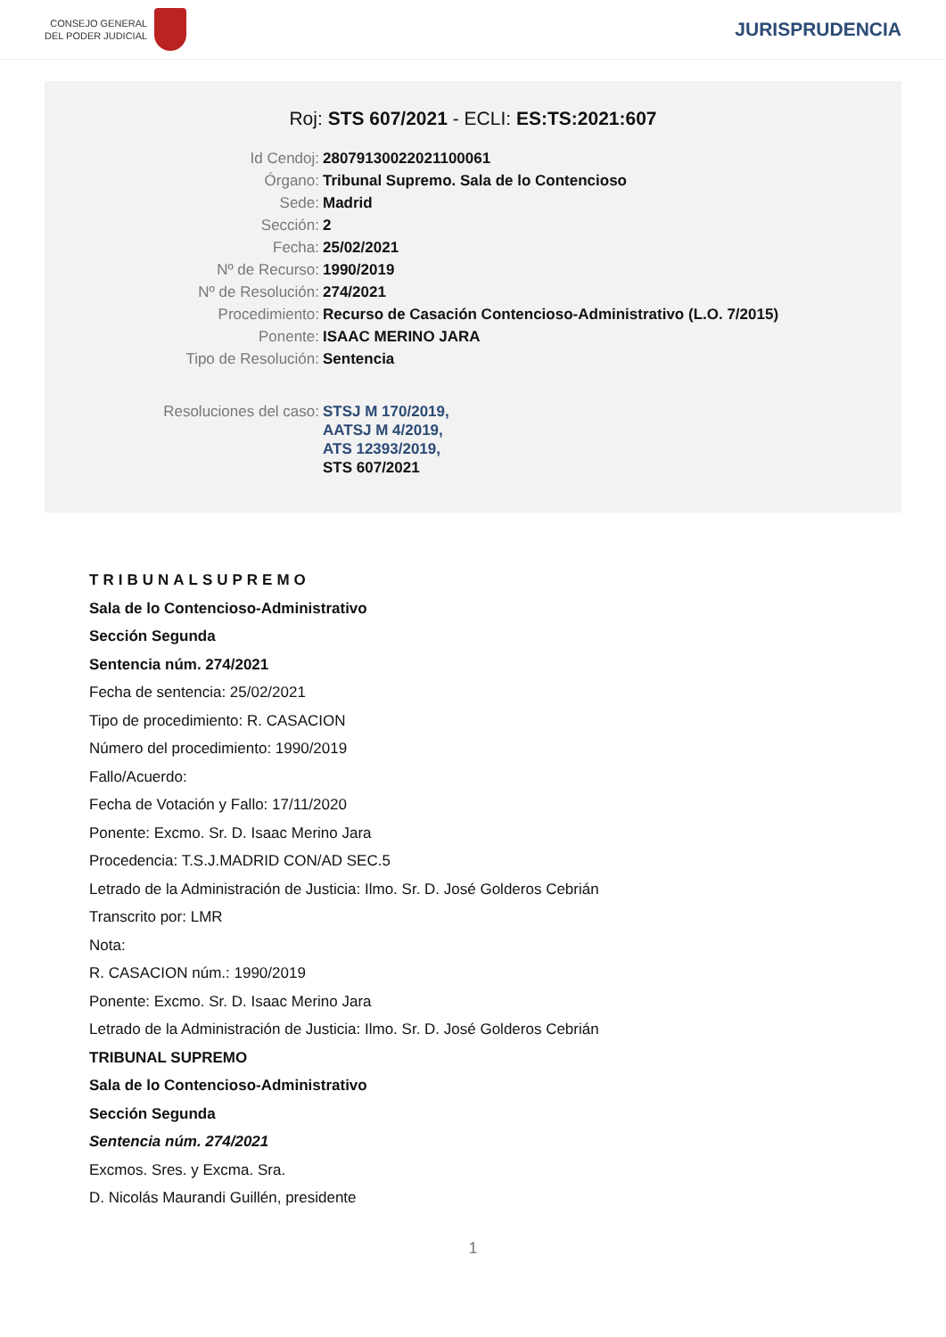CONSEJO GENERAL
DEL PODER JUDICIAL
JURISPRUDENCIA
Roj: STS 607/2021 - ECLI: ES:TS:2021:607
| Id Cendoj: | 28079130022021100061 |
| Órgano: | Tribunal Supremo. Sala de lo Contencioso |
| Sede: | Madrid |
| Sección: | 2 |
| Fecha: | 25/02/2021 |
| Nº de Recurso: | 1990/2019 |
| Nº de Resolución: | 274/2021 |
| Procedimiento: | Recurso de Casación Contencioso-Administrativo (L.O. 7/2015) |
| Ponente: | ISAAC MERINO JARA |
| Tipo de Resolución: | Sentencia |
| Resoluciones del caso: | STSJ M 170/2019, AATSJ M 4/2019, ATS 12393/2019, STS 607/2021 |
TRIBUNALSUPREMO
Sala de lo Contencioso-Administrativo
Sección Segunda
Sentencia núm. 274/2021
Fecha de sentencia: 25/02/2021
Tipo de procedimiento: R. CASACION
Número del procedimiento: 1990/2019
Fallo/Acuerdo:
Fecha de Votación y Fallo: 17/11/2020
Ponente: Excmo. Sr. D. Isaac Merino Jara
Procedencia: T.S.J.MADRID CON/AD SEC.5
Letrado de la Administración de Justicia: Ilmo. Sr. D. José Golderos Cebrián
Transcrito por: LMR
Nota:
R. CASACION núm.: 1990/2019
Ponente: Excmo. Sr. D. Isaac Merino Jara
Letrado de la Administración de Justicia: Ilmo. Sr. D. José Golderos Cebrián
TRIBUNAL SUPREMO
Sala de lo Contencioso-Administrativo
Sección Segunda
Sentencia núm. 274/2021
Excmos. Sres. y Excma. Sra.
D. Nicolás Maurandi Guillén, presidente
1